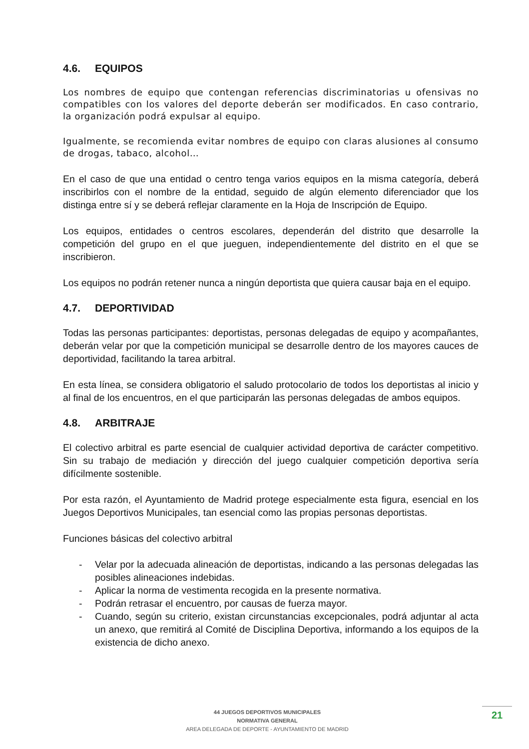4.6. EQUIPOS
Los nombres de equipo que contengan referencias discriminatorias u ofensivas no compatibles con los valores del deporte deberán ser modificados. En caso contrario, la organización podrá expulsar al equipo.
Igualmente, se recomienda evitar nombres de equipo con claras alusiones al consumo de drogas, tabaco, alcohol…
En el caso de que una entidad o centro tenga varios equipos en la misma categoría, deberá inscribirlos con el nombre de la entidad, seguido de algún elemento diferenciador que los distinga entre sí y se deberá reflejar claramente en la Hoja de Inscripción de Equipo.
Los equipos, entidades o centros escolares, dependerán del distrito que desarrolle la competición del grupo en el que jueguen, independientemente del distrito en el que se inscribieron.
Los equipos no podrán retener nunca a ningún deportista que quiera causar baja en el equipo.
4.7. DEPORTIVIDAD
Todas las personas participantes: deportistas, personas delegadas de equipo y acompañantes, deberán velar por que la competición municipal se desarrolle dentro de los mayores cauces de deportividad, facilitando la tarea arbitral.
En esta línea, se considera obligatorio el saludo protocolario de todos los deportistas al inicio y al final de los encuentros, en el que participarán las personas delegadas de ambos equipos.
4.8. ARBITRAJE
El colectivo arbitral es parte esencial de cualquier actividad deportiva de carácter competitivo. Sin su trabajo de mediación y dirección del juego cualquier competición deportiva sería difícilmente sostenible.
Por esta razón, el Ayuntamiento de Madrid protege especialmente esta figura, esencial en los Juegos Deportivos Municipales, tan esencial como las propias personas deportistas.
Funciones básicas del colectivo arbitral
- Velar por la adecuada alineación de deportistas, indicando a las personas delegadas las posibles alineaciones indebidas.
- Aplicar la norma de vestimenta recogida en la presente normativa.
- Podrán retrasar el encuentro, por causas de fuerza mayor.
- Cuando, según su criterio, existan circunstancias excepcionales, podrá adjuntar al acta un anexo, que remitirá al Comité de Disciplina Deportiva, informando a los equipos de la existencia de dicho anexo.
44 JUEGOS DEPORTIVOS MUNICIPALES
NORMATIVA GENERAL
AREA DELEGADA DE DEPORTE - AYUNTAMIENTO DE MADRID
21